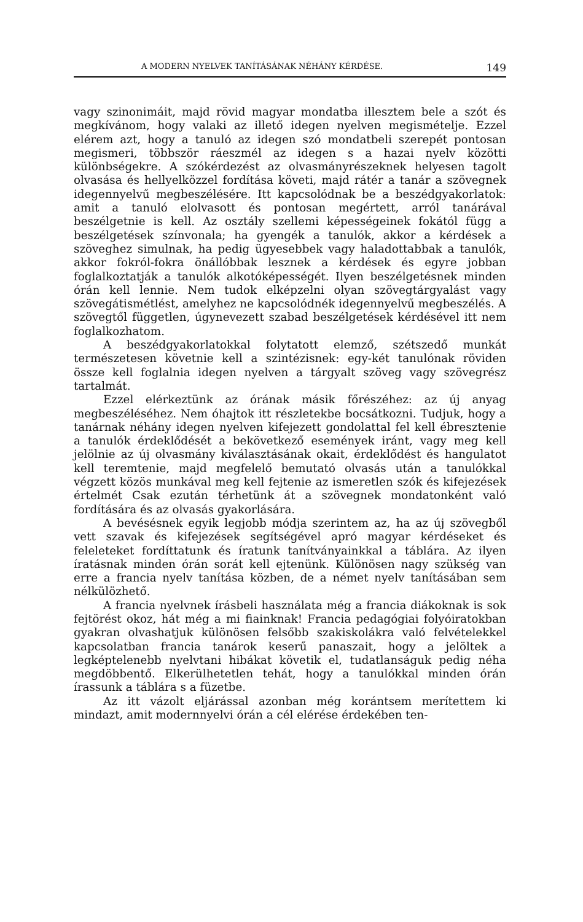A MODERN NYELVEK TANÍTÁSÁNAK NÉHÁNY KÉRDÉSE. 149
vagy szinonimáit, majd rövid magyar mondatba illesztem bele a szót és megkívánom, hogy valaki az illető idegen nyelven megismételje. Ezzel elérem azt, hogy a tanuló az idegen szó mondatbeli szerepét pontosan megismeri, többször ráeszmél az idegen s a hazai nyelv közötti különbségekre. A szókérdezést az olvasmányrészeknek helyesen tagolt olvasása és hellyelközzel fordítása követi, majd rátér a tanár a szövegnek idegennyelvű megbeszélésére. Itt kapcsolódnak be a beszédgyakorlatok: amit a tanuló elolvasott és pontosan megértett, arról tanárával beszélgetnie is kell. Az osztály szellemi képességeinek fokától függ a beszélgetések színvonala; ha gyengék a tanulók, akkor a kérdések a szöveghez simulnak, ha pedig ügyesebbek vagy haladottabbak a tanulók, akkor fokról-fokra önállóbbak lesznek a kérdések és egyre jobban foglalkoztatják a tanulók alkotóképességét. Ilyen beszélgetésnek minden órán kell lennie. Nem tudok elképzelni olyan szövegtárgyalást vagy szövegátismétlést, amelyhez ne kapcsolódnék idegennyelvű megbeszélés. A szövegtől független, úgynevezett szabad beszélgetések kérdésével itt nem foglalkozhatom.
A beszédgyakorlatokkal folytatott elemző, szétszedő munkát természetesen követnie kell a szintézisnek: egy-két tanulónak röviden össze kell foglalnia idegen nyelven a tárgyalt szöveg vagy szövegrész tartalmát.
Ezzel elérkeztünk az órának másik főrészéhez: az új anyag megbeszéléséhez. Nem óhajtok itt részletekbe bocsátkozni. Tudjuk, hogy a tanárnak néhány idegen nyelven kifejezett gondolattal fel kell ébresztenie a tanulók érdeklődését a bekövetkező események iránt, vagy meg kell jelölnie az új olvasmány kiválasztásának okait, érdeklődést és hangulatot kell teremtenie, majd megfelelő bemutató olvasás után a tanulókkal végzett közös munkával meg kell fejtenie az ismeretlen szók és kifejezések értelmét Csak ezután térhetünk át a szövegnek mondatonként való fordítására és az olvasás gyakorlására.
A bevésésnek egyik legjobb módja szerintem az, ha az új szövegből vett szavak és kifejezések segítségével apró magyar kérdéseket és feleleteket fordíttatunk és íratunk tanítványainkkal a táblára. Az ilyen íratásnak minden órán sorát kell ejtenünk. Különösen nagy szükség van erre a francia nyelv tanítása közben, de a német nyelv tanításában sem nélkülözhető.
A francia nyelvnek írásbeli használata még a francia diákoknak is sok fejtörést okoz, hát még a mi fiainknak! Francia pedagógiai folyóiratokban gyakran olvashatjuk különösen felsőbb szakiskolákra való felvételekkel kapcsolatban francia tanárok keserű panaszait, hogy a jelöltek a legképtelenebb nyelvtani hibákat követik el, tudatlanságuk pedig néha megdöbbentő. Elkerülhetetlen tehát, hogy a tanulókkal minden órán írassunk a táblára s a füzetbe.
Az itt vázolt eljárással azonban még korántsem merítettem ki mindazt, amit modernnyelvi órán a cél elérése érdekében ten-